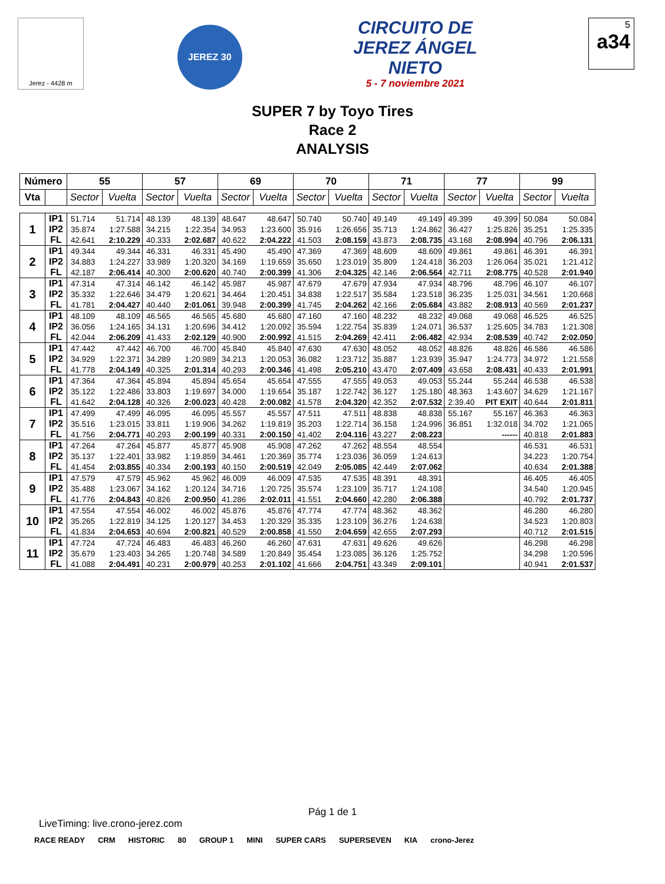Jerez - 4428 m
JEREZ 30
CIRCUITO DE JEREZ ÁNGEL NIETO
5 - 7 noviembre 2021
5
a34
SUPER 7 by Toyo Tires
Race 2
ANALYSIS
| Número | | 55 | | 57 | | 69 | | 70 | | 71 | | 77 | | 99 | |
| --- | --- | --- | --- | --- | --- | --- | --- | --- | --- | --- | --- | --- | --- | --- | --- |
| Vta | | Sector | Vuelta | Sector | Vuelta | Sector | Vuelta | Sector | Vuelta | Sector | Vuelta | Sector | Vuelta | Sector | Vuelta |
| 1 | IP1 | 51.714 | 51.714 | 48.139 | 48.139 | 48.647 | 48.647 | 50.740 | 50.740 | 49.149 | 49.149 | 49.399 | 49.399 | 50.084 | 50.084 |
| | IP2 | 35.874 | 1:27.588 | 34.215 | 1:22.354 | 34.953 | 1:23.600 | 35.916 | 1:26.656 | 35.713 | 1:24.862 | 36.427 | 1:25.826 | 35.251 | 1:25.335 |
| | FL | 42.641 | 2:10.229 | 40.333 | 2:02.687 | 40.622 | 2:04.222 | 41.503 | 2:08.159 | 43.873 | 2:08.735 | 43.168 | 2:08.994 | 40.796 | 2:06.131 |
| 2 | IP1 | 49.344 | 49.344 | 46.331 | 46.331 | 45.490 | 45.490 | 47.369 | 47.369 | 48.609 | 48.609 | 49.861 | 49.861 | 46.391 | 46.391 |
| | IP2 | 34.883 | 1:24.227 | 33.989 | 1:20.320 | 34.169 | 1:19.659 | 35.650 | 1:23.019 | 35.809 | 1:24.418 | 36.203 | 1:26.064 | 35.021 | 1:21.412 |
| | FL | 42.187 | 2:06.414 | 40.300 | 2:00.620 | 40.740 | 2:00.399 | 41.306 | 2:04.325 | 42.146 | 2:06.564 | 42.711 | 2:08.775 | 40.528 | 2:01.940 |
| 3 | IP1 | 47.314 | 47.314 | 46.142 | 46.142 | 45.987 | 45.987 | 47.679 | 47.679 | 47.934 | 47.934 | 48.796 | 48.796 | 46.107 | 46.107 |
| | IP2 | 35.332 | 1:22.646 | 34.479 | 1:20.621 | 34.464 | 1:20.451 | 34.838 | 1:22.517 | 35.584 | 1:23.518 | 36.235 | 1:25.031 | 34.561 | 1:20.668 |
| | FL | 41.781 | 2:04.427 | 40.440 | 2:01.061 | 39.948 | 2:00.399 | 41.745 | 2:04.262 | 42.166 | 2:05.684 | 43.882 | 2:08.913 | 40.569 | 2:01.237 |
| 4 | IP1 | 48.109 | 48.109 | 46.565 | 46.565 | 45.680 | 45.680 | 47.160 | 47.160 | 48.232 | 48.232 | 49.068 | 49.068 | 46.525 | 46.525 |
| | IP2 | 36.056 | 1:24.165 | 34.131 | 1:20.696 | 34.412 | 1:20.092 | 35.594 | 1:22.754 | 35.839 | 1:24.071 | 36.537 | 1:25.605 | 34.783 | 1:21.308 |
| | FL | 42.044 | 2:06.209 | 41.433 | 2:02.129 | 40.900 | 2:00.992 | 41.515 | 2:04.269 | 42.411 | 2:06.482 | 42.934 | 2:08.539 | 40.742 | 2:02.050 |
| 5 | IP1 | 47.442 | 47.442 | 46.700 | 46.700 | 45.840 | 45.840 | 47.630 | 47.630 | 48.052 | 48.052 | 48.826 | 48.826 | 46.586 | 46.586 |
| | IP2 | 34.929 | 1:22.371 | 34.289 | 1:20.989 | 34.213 | 1:20.053 | 36.082 | 1:23.712 | 35.887 | 1:23.939 | 35.947 | 1:24.773 | 34.972 | 1:21.558 |
| | FL | 41.778 | 2:04.149 | 40.325 | 2:01.314 | 40.293 | 2:00.346 | 41.498 | 2:05.210 | 43.470 | 2:07.409 | 43.658 | 2:08.431 | 40.433 | 2:01.991 |
| 6 | IP1 | 47.364 | 47.364 | 45.894 | 45.894 | 45.654 | 45.654 | 47.555 | 47.555 | 49.053 | 49.053 | 55.244 | 55.244 | 46.538 | 46.538 |
| | IP2 | 35.122 | 1:22.486 | 33.803 | 1:19.697 | 34.000 | 1:19.654 | 35.187 | 1:22.742 | 36.127 | 1:25.180 | 48.363 | 1:43.607 | 34.629 | 1:21.167 |
| | FL | 41.642 | 2:04.128 | 40.326 | 2:00.023 | 40.428 | 2:00.082 | 41.578 | 2:04.320 | 42.352 | 2:07.532 | 2:39.40 | PIT EXIT | 40.644 | 2:01.811 |
| 7 | IP1 | 47.499 | 47.499 | 46.095 | 46.095 | 45.557 | 45.557 | 47.511 | 47.511 | 48.838 | 48.838 | 55.167 | 55.167 | 46.363 | 46.363 |
| | IP2 | 35.516 | 1:23.015 | 33.811 | 1:19.906 | 34.262 | 1:19.819 | 35.203 | 1:22.714 | 36.158 | 1:24.996 | 36.851 | 1:32.018 | 34.702 | 1:21.065 |
| | FL | 41.756 | 2:04.771 | 40.293 | 2:00.199 | 40.331 | 2:00.150 | 41.402 | 2:04.116 | 43.227 | 2:08.223 | | ------ | 40.818 | 2:01.883 |
| 8 | IP1 | 47.264 | 47.264 | 45.877 | 45.877 | 45.908 | 45.908 | 47.262 | 47.262 | 48.554 | 48.554 | | | 46.531 | 46.531 |
| | IP2 | 35.137 | 1:22.401 | 33.982 | 1:19.859 | 34.461 | 1:20.369 | 35.774 | 1:23.036 | 36.059 | 1:24.613 | | | 34.223 | 1:20.754 |
| | FL | 41.454 | 2:03.855 | 40.334 | 2:00.193 | 40.150 | 2:00.519 | 42.049 | 2:05.085 | 42.449 | 2:07.062 | | | 40.634 | 2:01.388 |
| 9 | IP1 | 47.579 | 47.579 | 45.962 | 45.962 | 46.009 | 46.009 | 47.535 | 47.535 | 48.391 | 48.391 | | | 46.405 | 46.405 |
| | IP2 | 35.488 | 1:23.067 | 34.162 | 1:20.124 | 34.716 | 1:20.725 | 35.574 | 1:23.109 | 35.717 | 1:24.108 | | | 34.540 | 1:20.945 |
| | FL | 41.776 | 2:04.843 | 40.826 | 2:00.950 | 41.286 | 2:02.011 | 41.551 | 2:04.660 | 42.280 | 2:06.388 | | | 40.792 | 2:01.737 |
| 10 | IP1 | 47.554 | 47.554 | 46.002 | 46.002 | 45.876 | 45.876 | 47.774 | 47.774 | 48.362 | 48.362 | | | 46.280 | 46.280 |
| | IP2 | 35.265 | 1:22.819 | 34.125 | 1:20.127 | 34.453 | 1:20.329 | 35.335 | 1:23.109 | 36.276 | 1:24.638 | | | 34.523 | 1:20.803 |
| | FL | 41.834 | 2:04.653 | 40.694 | 2:00.821 | 40.529 | 2:00.858 | 41.550 | 2:04.659 | 42.655 | 2:07.293 | | | 40.712 | 2:01.515 |
| 11 | IP1 | 47.724 | 47.724 | 46.483 | 46.483 | 46.260 | 46.260 | 47.631 | 47.631 | 49.626 | 49.626 | | | 46.298 | 46.298 |
| | IP2 | 35.679 | 1:23.403 | 34.265 | 1:20.748 | 34.589 | 1:20.849 | 35.454 | 1:23.085 | 36.126 | 1:25.752 | | | 34.298 | 1:20.596 |
| | FL | 41.088 | 2:04.491 | 40.231 | 2:00.979 | 40.253 | 2:01.102 | 41.666 | 2:04.751 | 43.349 | 2:09.101 | | | 40.941 | 2:01.537 |
Pág 1 de 1
LiveTiming: live.crono-jerez.com
RACE READY CRM HISTORIC 80 GROUP 1 MINI SUPER CARS SUPERSEVEN KIA crono-Jerez